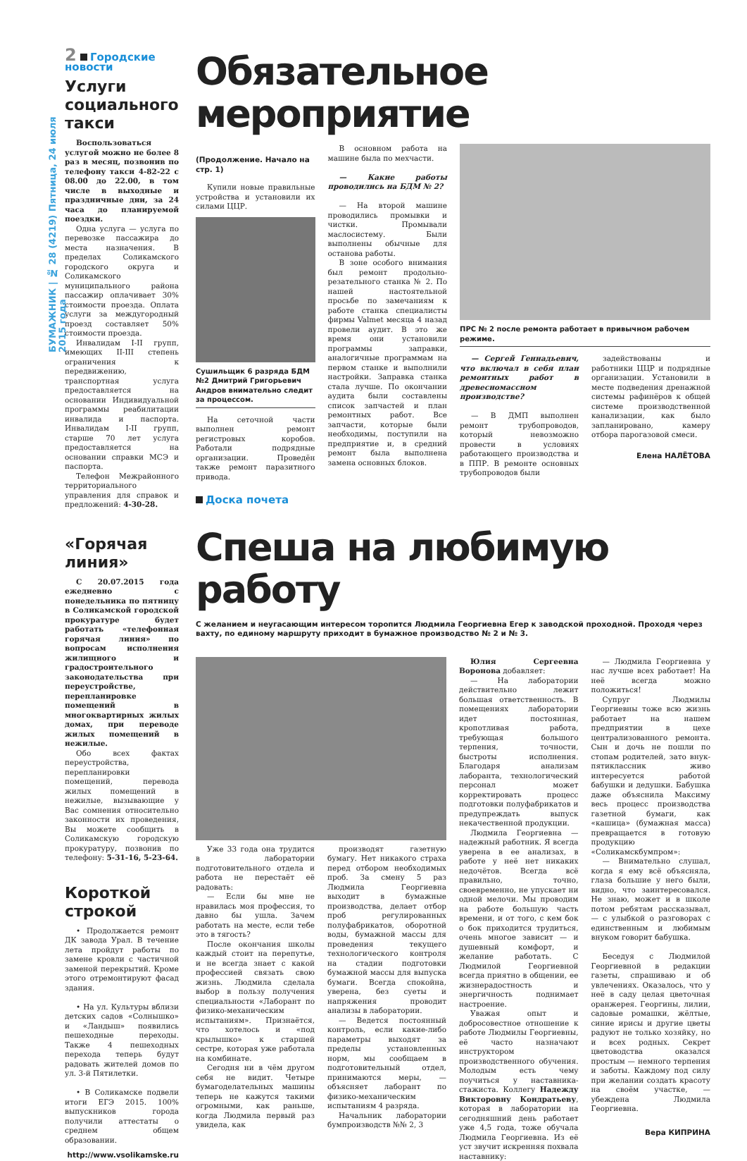БУМАЖНИК | № 28 (4219) Пятница, 24 июля 2015 года
2 Городские новости
Услуги социального такси
Воспользоваться услугой можно не более 8 раз в месяц, позвонив по телефону такси 4-82-22 с 08.00 до 22.00, в том числе в выходные и праздничные дни, за 24 часа до планируемой поездки.
Одна услуга — услуга по перевозке пассажира до места назначения. В пределах Соликамского городского округа и Соликамского муниципального района пассажир оплачивает 30% стоимости проезда. Оплата услуги за междугородный проезд составляет 50% стоимости проезда.
Инвалидам I-II групп, имеющих II-III степень ограничения к передвижению, транспортная услуга предоставляется на основании Индивидуальной программы реабилитации инвалида и паспорта. Инвалидам I-II групп, старше 70 лет услуга предоставляется на основании справки МСЭ и паспорта.
Телефон Межрайонного территориального управления для справок и предложений: 4-30-28.
«Горячая линия»
С 20.07.2015 года ежедневно с понедельника по пятницу в Соликамской городской прокуратуре будет работать «телефонная горячая линия» по вопросам исполнения жилищного и градостроительного законодательства при переустройстве, перепланировке помещений в многоквартирных жилых домах, при переводе жилых помещений в нежилые.
Обо всех фактах переустройства, перепланировки помещений, перевода жилых помещений в нежилые, вызывающие у Вас сомнения относительно законности их проведения, Вы можете сообщить в Соликамскую городскую прокуратуру, позвонив по телефону: 5-31-16, 5-23-64.
Короткой строкой
• Продолжается ремонт ДК завода Урал. В течение лета пройдут работы по замене кровли с частичной заменой перекрытий. Кроме этого отремонтируют фасад здания.
• На ул. Культуры вблизи детских садов «Солнышко» и «Ландыш» появились пешеходные переходы. Также 4 пешеходных перехода теперь будут радовать жителей домов по ул. 3-й Пятилетки.
• В Соликамске подвели итоги ЕГЭ 2015. 100% выпускников города получили аттестаты о среднем общем образовании.
http://www.vsolikamske.ru
Обязательное мероприятие
(Продолжение. Начало на стр. 1)
Купили новые правильные устройства и установили их силами ЦЦР.
Сушильщик 6 разряда БДМ №2 Дмитрий Григорьевич Андров внимательно следит за процессом.
На сеточной части выполнен ремонт регистровых коробов. Работали подрядные организации. Проведён также ремонт паразитного привода.
В основном работа на машине была по мехчасти.
— Какие работы проводились на БДМ № 2?
— На второй машине проводились промывки и чистки. Промывали маслосистему. Были выполнены обычные для останова работы.
В зоне особого внимания был ремонт продольно-резательного станка № 2. По нашей настоятельной просьбе по замечаниям к работе станка специалисты фирмы Valmet месяца 4 назад провели аудит. В это же время они установили программы заправки, аналогичные программам на первом станке и выполнили настройки. Заправка станка стала лучше. По окончании аудита были составлены список запчастей и план ремонтных работ. Все запчасти, которые были необходимы, поступили на предприятие и, в средний ремонт была выполнена замена основных блоков.
ПРС № 2 после ремонта работает в привычном рабочем режиме.
— Сергей Геннадьевич, что включал в себя план ремонтных работ в древесномассном производстве?
— В ДМП выполнен ремонт трубопроводов, который невозможно провести в условиях работающего производства и в ППР. В ремонте основных трубопроводов были
задействованы и работники ЦЦР и подрядные организации. Установили в месте подведения дренажной системы рафинёров к общей системе производственной канализации, как было запланировано, камеру отбора парогазовой смеси.
Елена НАЛЁТОВА
Доска почета
Спеша на любимую работу
С желанием и неугасающим интересом торопится Людмила Георгиевна Егер к заводской проходной. Проходя через вахту, по единому маршруту приходит в бумажное производство № 2 и № 3.
Уже 33 года она трудится в лаборатории подготовительного отдела и работа не перестаёт её радовать:
— Если бы мне не нравилась моя профессия, то давно бы ушла. Зачем работать на месте, если тебе это в тягость?
После окончания школы каждый стоит на перепутье, и не всегда знает с какой профессией связать свою жизнь. Людмила сделала выбор в пользу получения специальности «Лаборант по физико-механическим испытаниям». Признаётся, что хотелось и «под крылышко» к старшей сестре, которая уже работала на комбинате.
Сегодня ни в чём другом себя не видит. Четыре бумагоделательных машины теперь не кажутся такими огромными, как раньше, когда Людмила первый раз увидела, как
производят газетную бумагу. Нет никакого страха перед отбором необходимых проб. За смену 5 раз Людмила Георгиевна выходит в бумажные производства, делает отбор проб регулированных полуфабрикатов, оборотной воды, бумажной массы для проведения текущего технологического контроля на стадии подготовки бумажной массы для выпуска бумаги. Всегда спокойна, уверена, без суеты и напряжения проводит анализы в лаборатории.
— Ведется постоянный контроль, если какие-либо параметры выходят за пределы установленных норм, мы сообщаем в подготовительный отдел, принимаются меры, — объясняет лаборант по физико-механическим испытаниям 4 разряда.
Начальник лаборатории бумпроизводств №№ 2, 3
Юлия Сергеевна Воронова добавляет:
— На лаборатории действительно лежит большая ответственность. В помещениях лаборатории идет постоянная, кропотливая работа, требующая большого терпения, точности, быстроты исполнения. Благодаря анализам лаборанта, технологический персонал может корректировать процесс подготовки полуфабрикатов и предупреждать выпуск некачественной продукции.
Людмила Георгиевна — надежный работник. Я всегда уверена в ее анализах, в работе у неё нет никаких недочётов. Всегда всё правильно, точно, своевременно, не упускает ни одной мелочи. Мы проводим на работе большую часть времени, и от того, с кем бок о бок приходится трудиться, очень многое зависит — и душевный комфорт, и желание работать. С Людмилой Георгиевной всегда приятно в общении, ее жизнерадостность и энергичность поднимает настроение.
Уважая опыт и добросовестное отношение к работе Людмилы Георгиевны, её часто назначают инструктором производственного обучения. Молодым есть чему поучиться у наставника-стажиста. Коллегу Надежду Викторовну Кондратьеву, которая в лаборатории на сегодняшний день работает уже 4,5 года, тоже обучала Людмила Георгиевна. Из её уст звучит искренняя похвала наставнику:
— Людмила Георгиевна у нас лучше всех работает! На неё всегда можно положиться!
Супруг Людмилы Георгиевны тоже всю жизнь работает на нашем предприятии в цехе централизованного ремонта. Сын и дочь не пошли по стопам родителей, зато внук-пятиклассник живо интересуется работой бабушки и дедушки. Бабушка даже объяснила Максиму весь процесс производства газетной бумаги, как «кашица» (бумажная масса) превращается в готовую продукцию «Соликамскбумпром»:
— Внимательно слушал, когда я ему всё объясняла, глаза большие у него были, видно, что заинтересовался. Не знаю, может и в школе потом ребятам рассказывал, — с улыбкой о разговорах с единственным и любимым внуком говорит бабушка.
Беседуя с Людмилой Георгиевной в редакции газеты, спрашиваю и об увлечениях. Оказалось, что у неё в саду целая цветочная оранжерея. Георгины, лилии, садовые ромашки, жёлтые, синие ирисы и другие цветы радуют не только хозяйку, но и всех родных. Секрет цветоводства оказался простым — немного терпения и заботы. Каждому под силу при желании создать красоту на своём участке, — убеждена Людмила Георгиевна.
Вера КИПРИНА